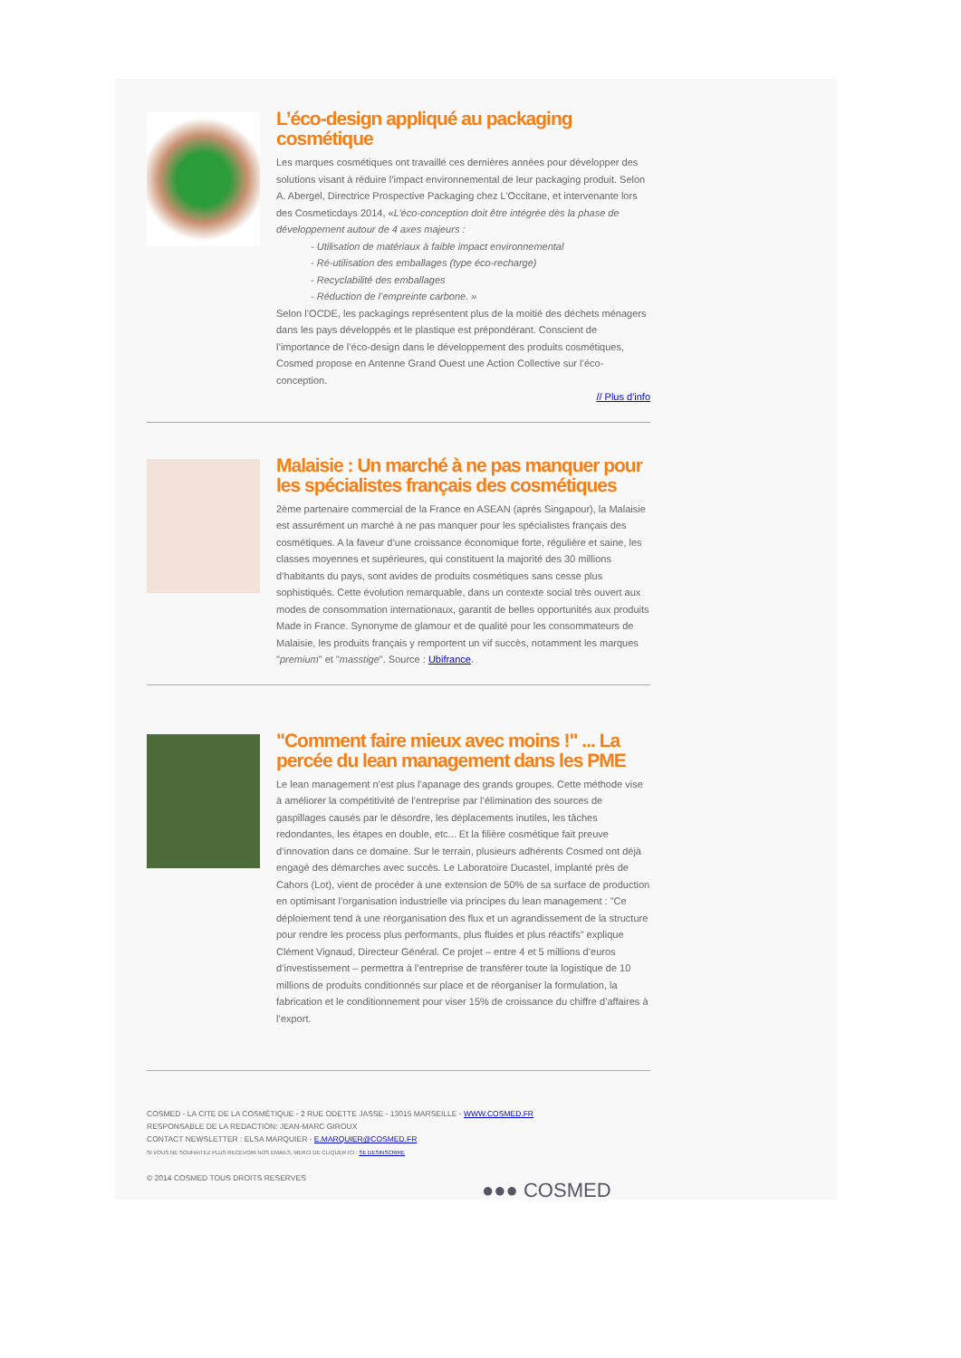L’éco-design appliqué au packaging cosmétique
Les marques cosmétiques ont travaillé ces dernières années pour développer des solutions visant à réduire l’impact environnemental de leur packaging produit. Selon A. Abergel, Directrice Prospective Packaging chez L’Occitane, et intervenante lors des Cosmeticdays 2014, «L’éco-conception doit être intégrée dès la phase de développement autour de 4 axes majeurs :
- Utilisation de matériaux à faible impact environnemental
- Ré-utilisation des emballages (type éco-recharge)
- Recyclabilité des emballages
- Réduction de l’empreinte carbone. »
Selon l’OCDE, les packagings représentent plus de la moitié des déchets ménagers dans les pays développés et le plastique est prépondérant. Conscient de l’importance de l’éco-design dans le développement des produits cosmétiques, Cosmed propose en Antenne Grand Ouest une Action Collective sur l’éco-conception.
// Plus d'info
Malaisie : Un marché à ne pas manquer pour les spécialistes français des cosmétiques
2ème partenaire commercial de la France en ASEAN (après Singapour), la Malaisie est assurément un marché à ne pas manquer pour les spécialistes français des cosmétiques. A la faveur d’une croissance économique forte, régulière et saine, les classes moyennes et supérieures, qui constituent la majorité des 30 millions d’habitants du pays, sont avides de produits cosmétiques sans cesse plus sophistiqués. Cette évolution remarquable, dans un contexte social très ouvert aux modes de consommation internationaux, garantit de belles opportunités aux produits Made in France. Synonyme de glamour et de qualité pour les consommateurs de Malaisie, les produits français y remportent un vif succès, notamment les marques "premium" et "masstige". Source : Ubifrance.
"Comment faire mieux avec moins !" ... La percée du lean management dans les PME
Le lean management n’est plus l’apanage des grands groupes. Cette méthode vise à améliorer la compétitivité de l’entreprise par l’élimination des sources de gaspillages causés par le désordre, les déplacements inutiles, les tâches redondantes, les étapes en double, etc... Et la filière cosmétique fait preuve d’innovation dans ce domaine. Sur le terrain, plusieurs adhérents Cosmed ont déjà engagé des démarches avec succès. Le Laboratoire Ducastel, implanté près de Cahors (Lot), vient de procéder à une extension de 50% de sa surface de production en optimisant l’organisation industrielle via principes du lean management : "Ce déploiement tend à une réorganisation des flux et un agrandissement de la structure pour rendre les process plus performants, plus fluides et plus réactifs" explique Clément Vignaud, Directeur Général. Ce projet – entre 4 et 5 millions d’euros d’investissement – permettra à l’entreprise de transférer toute la logistique de 10 millions de produits conditionnés sur place et de réorganiser la formulation, la fabrication et le conditionnement pour viser 15% de croissance du chiffre d’affaires à l’export.
COSMED - LA CITE DE LA COSMÉTIQUE - 2 RUE ODETTE JASSE - 13015 MARSEILLE - WWW.COSMED.FR
RESPONSABLE DE LA REDACTION: JEAN-MARC GIROUX
CONTACT NEWSLETTER : ELSA MARQUIER - E.MARQUIER@COSMED.FR
SI VOUS NE SOUHAITEZ PLUS RECEVOIR NOS EMAILS, MERCI DE CLIQUER ICI : SE DESINSCRIRE
© 2014 COSMED TOUS DROITS RESERVES
●●● COSMED